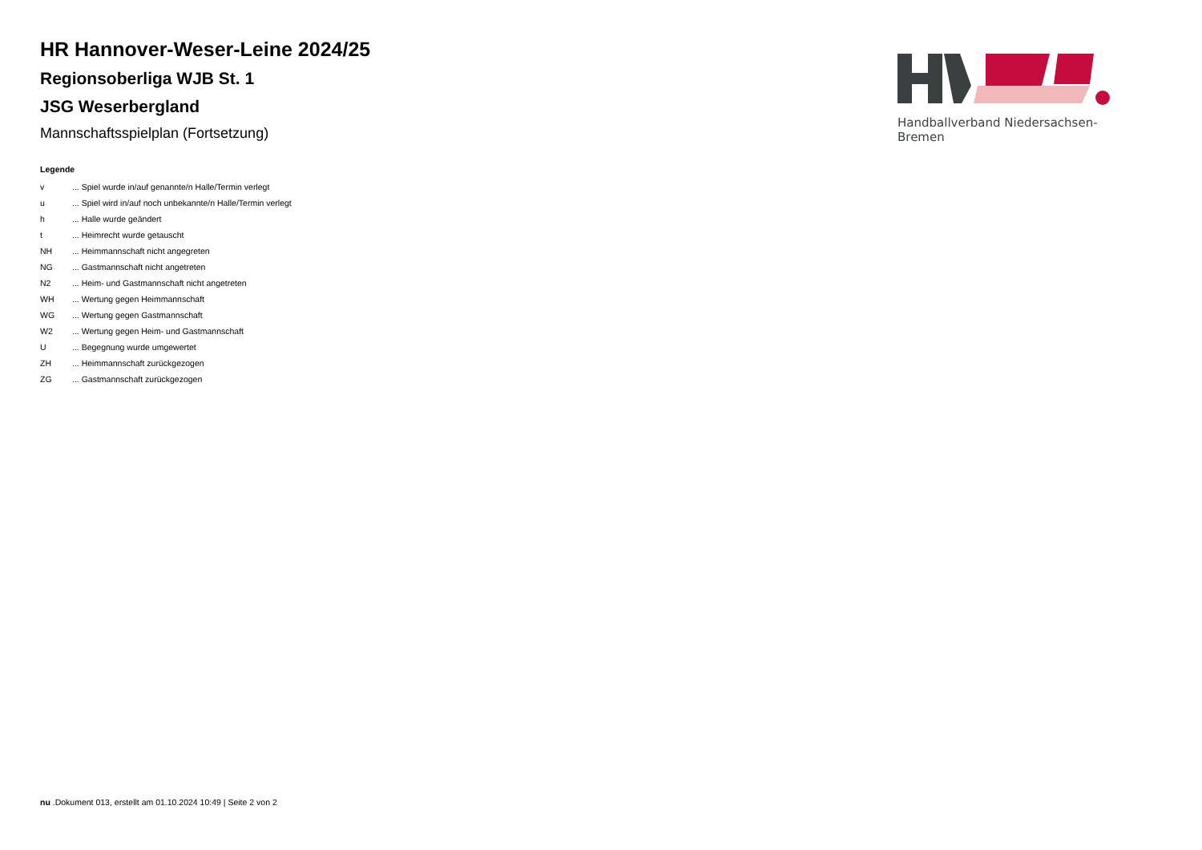HR Hannover-Weser-Leine 2024/25
Regionsoberliga WJB St. 1
JSG Weserbergland
Mannschaftsspielplan (Fortsetzung)
Legende
| v | ... Spiel wurde in/auf genannte/n Halle/Termin verlegt |
| u | ... Spiel wird in/auf noch unbekannte/n Halle/Termin verlegt |
| h | ... Halle wurde geändert |
| t | ... Heimrecht wurde getauscht |
| NH | ... Heimmannschaft nicht angegreten |
| NG | ... Gastmannschaft nicht angetreten |
| N2 | ... Heim- und Gastmannschaft nicht angetreten |
| WH | ... Wertung gegen Heimmannschaft |
| WG | ... Wertung gegen Gastmannschaft |
| W2 | ... Wertung gegen Heim- und Gastmannschaft |
| U | ... Begegnung wurde umgewertet |
| ZH | ... Heimmannschaft zurückgezogen |
| ZG | ... Gastmannschaft zurückgezogen |
Handballverband Niedersachsen-Bremen
nu .Dokument 013, erstellt am 01.10.2024 10:49 | Seite 2 von 2